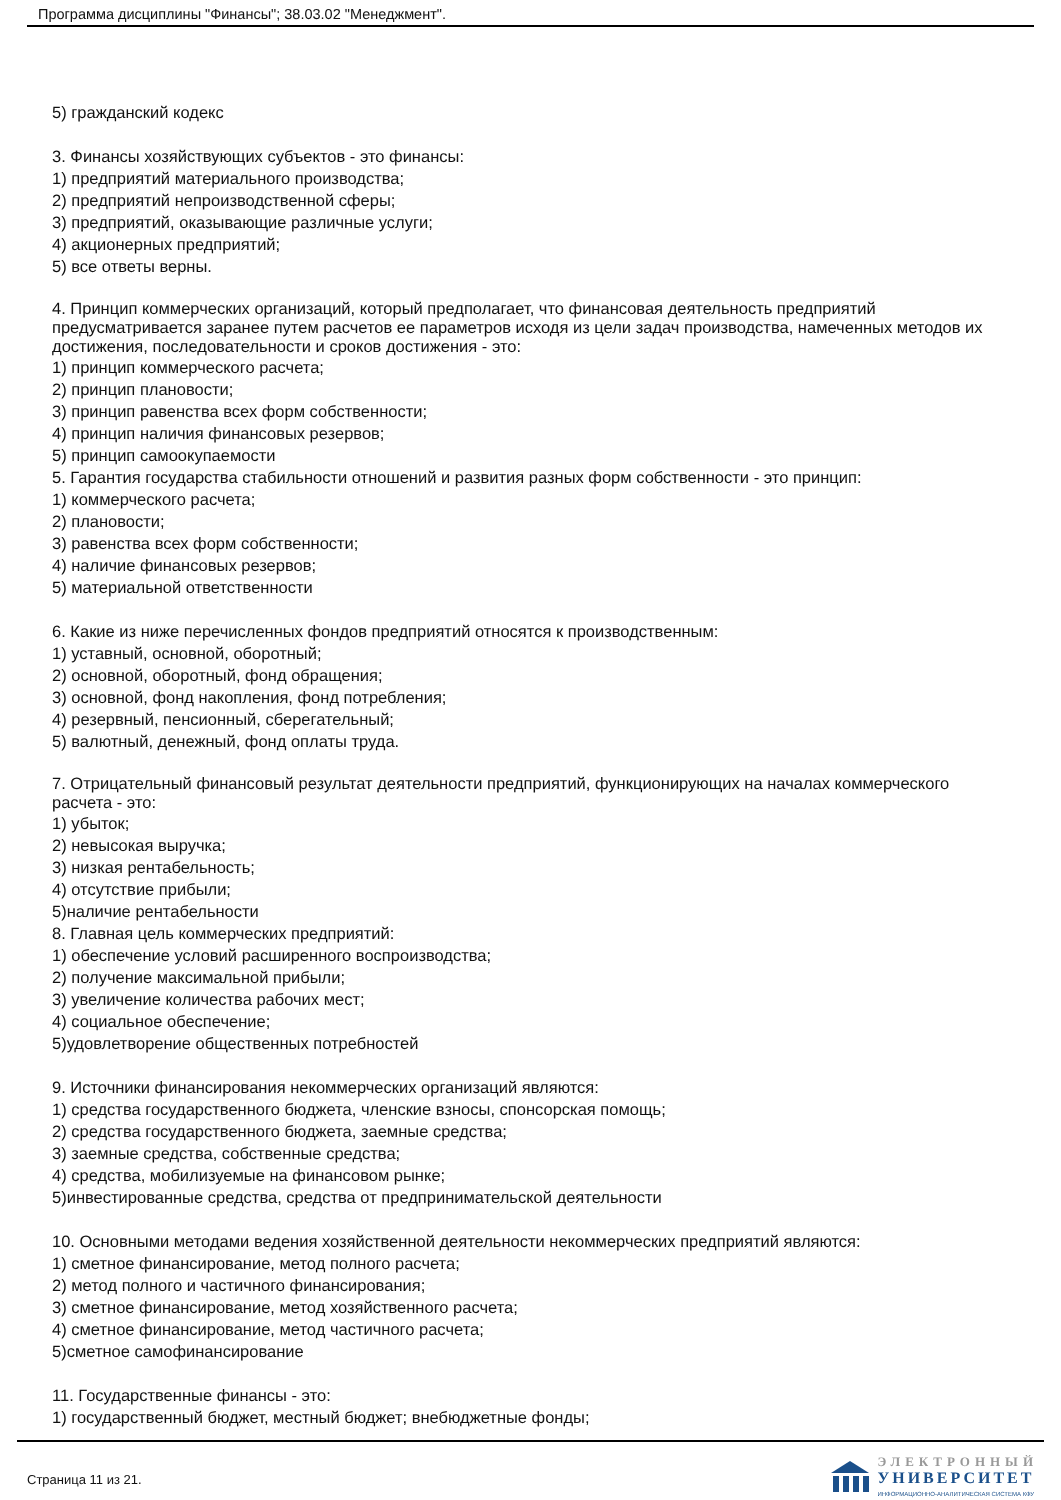Программа дисциплины "Финансы"; 38.03.02 "Менеджмент".
5) гражданский кодекс
3. Финансы хозяйствующих субъектов - это финансы:
1) предприятий материального производства;
2) предприятий непроизводственной сферы;
3) предприятий, оказывающие различные услуги;
4) акционерных предприятий;
5) все ответы верны.
4. Принцип коммерческих организаций, который предполагает, что финансовая деятельность предприятий предусматривается заранее путем расчетов ее параметров исходя из цели задач производства, намеченных методов их достижения, последовательности и сроков достижения - это:
1) принцип коммерческого расчета;
2) принцип плановости;
3) принцип равенства всех форм собственности;
4) принцип наличия финансовых резервов;
5) принцип самоокупаемости
5. Гарантия государства стабильности отношений и развития разных форм собственности - это принцип:
1) коммерческого расчета;
2) плановости;
3) равенства всех форм собственности;
4) наличие финансовых резервов;
5) материальной ответственности
6. Какие из ниже перечисленных фондов предприятий относятся к производственным:
1) уставный, основной, оборотный;
2) основной, оборотный, фонд обращения;
3) основной, фонд накопления, фонд потребления;
4) резервный, пенсионный, сберегательный;
5) валютный, денежный, фонд оплаты труда.
7. Отрицательный финансовый результат деятельности предприятий, функционирующих на началах коммерческого расчета - это:
1) убыток;
2) невысокая выручка;
3) низкая рентабельность;
4) отсутствие прибыли;
5)наличие рентабельности
8. Главная цель коммерческих предприятий:
1) обеспечение условий расширенного воспроизводства;
2) получение максимальной прибыли;
3) увеличение количества рабочих мест;
4) социальное обеспечение;
5)удовлетворение общественных потребностей
9. Источники финансирования некоммерческих организаций являются:
1) средства государственного бюджета, членские взносы, спонсорская помощь;
2) средства государственного бюджета, заемные средства;
3) заемные средства, собственные средства;
4) средства, мобилизуемые на финансовом рынке;
5)инвестированные средства, средства от предпринимательской деятельности
10. Основными методами ведения хозяйственной деятельности некоммерческих предприятий являются:
1) сметное финансирование, метод полного расчета;
2) метод полного и частичного финансирования;
3) сметное финансирование, метод хозяйственного расчета;
4) сметное финансирование, метод частичного расчета;
5)сметное самофинансирование
11. Государственные финансы - это:
1) государственный бюджет, местный бюджет; внебюджетные фонды;
Страница 11 из 21.
ЭЛЕКТРОННЫЙ
УНИВЕРСИТЕТ
ИНФОРМАЦИОННО-АНАЛИТИЧЕСКАЯ СИСТЕМА КФУ